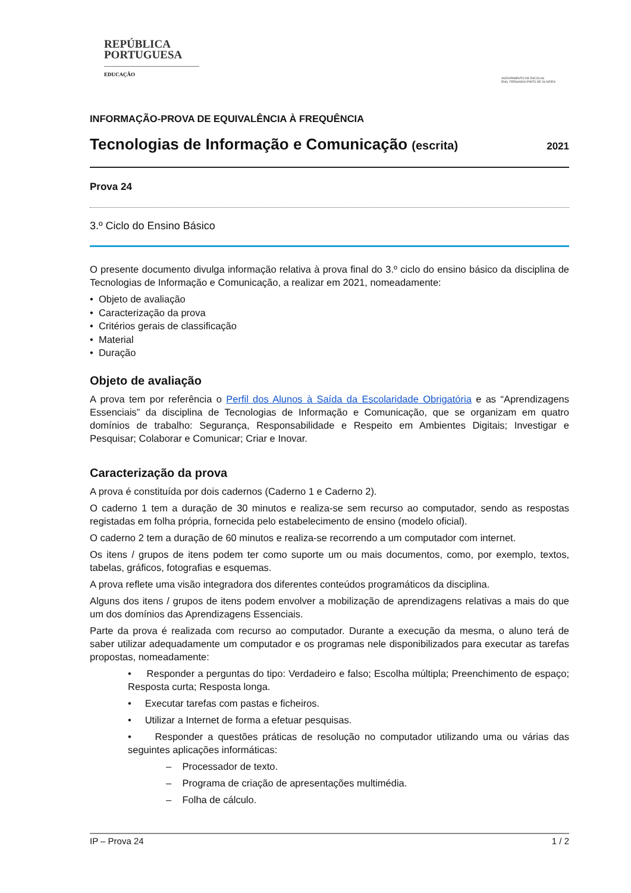REPÚBLICA
PORTUGUESA
EDUCAÇÃO
AGRUPAMENTO DE ESCOLAS
ENG. FERNANDO PINTO DE OLIVEIRA
INFORMAÇÃO-PROVA DE EQUIVALÊNCIA À FREQUÊNCIA
Tecnologias de Informação e Comunicação (escrita) 2021
Prova 24
3.º Ciclo do Ensino Básico
O presente documento divulga informação relativa à prova final do 3.º ciclo do ensino básico da disciplina de Tecnologias de Informação e Comunicação, a realizar em 2021, nomeadamente:
• Objeto de avaliação
• Caracterização da prova
• Critérios gerais de classificação
• Material
• Duração
Objeto de avaliação
A prova tem por referência o Perfil dos Alunos à Saída da Escolaridade Obrigatória e as “Aprendizagens Essenciais” da disciplina de Tecnologias de Informação e Comunicação, que se organizam em quatro domínios de trabalho: Segurança, Responsabilidade e Respeito em Ambientes Digitais; Investigar e Pesquisar; Colaborar e Comunicar; Criar e Inovar.
Caracterização da prova
A prova é constituída por dois cadernos (Caderno 1 e Caderno 2).
O caderno 1 tem a duração de 30 minutos e realiza-se sem recurso ao computador, sendo as respostas registadas em folha própria, fornecida pelo estabelecimento de ensino (modelo oficial).
O caderno 2 tem a duração de 60 minutos e realiza-se recorrendo a um computador com internet.
Os itens / grupos de itens podem ter como suporte um ou mais documentos, como, por exemplo, textos, tabelas, gráficos, fotografias e esquemas.
A prova reflete uma visão integradora dos diferentes conteúdos programáticos da disciplina.
Alguns dos itens / grupos de itens podem envolver a mobilização de aprendizagens relativas a mais do que um dos domínios das Aprendizagens Essenciais.
Parte da prova é realizada com recurso ao computador. Durante a execução da mesma, o aluno terá de saber utilizar adequadamente um computador e os programas nele disponibilizados para executar as tarefas propostas, nomeadamente:
• Responder a perguntas do tipo: Verdadeiro e falso; Escolha múltipla; Preenchimento de espaço; Resposta curta; Resposta longa.
• Executar tarefas com pastas e ficheiros.
• Utilizar a Internet de forma a efetuar pesquisas.
• Responder a questões práticas de resolução no computador utilizando uma ou várias das seguintes aplicações informáticas:
– Processador de texto.
– Programa de criação de apresentações multimédia.
– Folha de cálculo.
IP – Prova 24 1 / 2